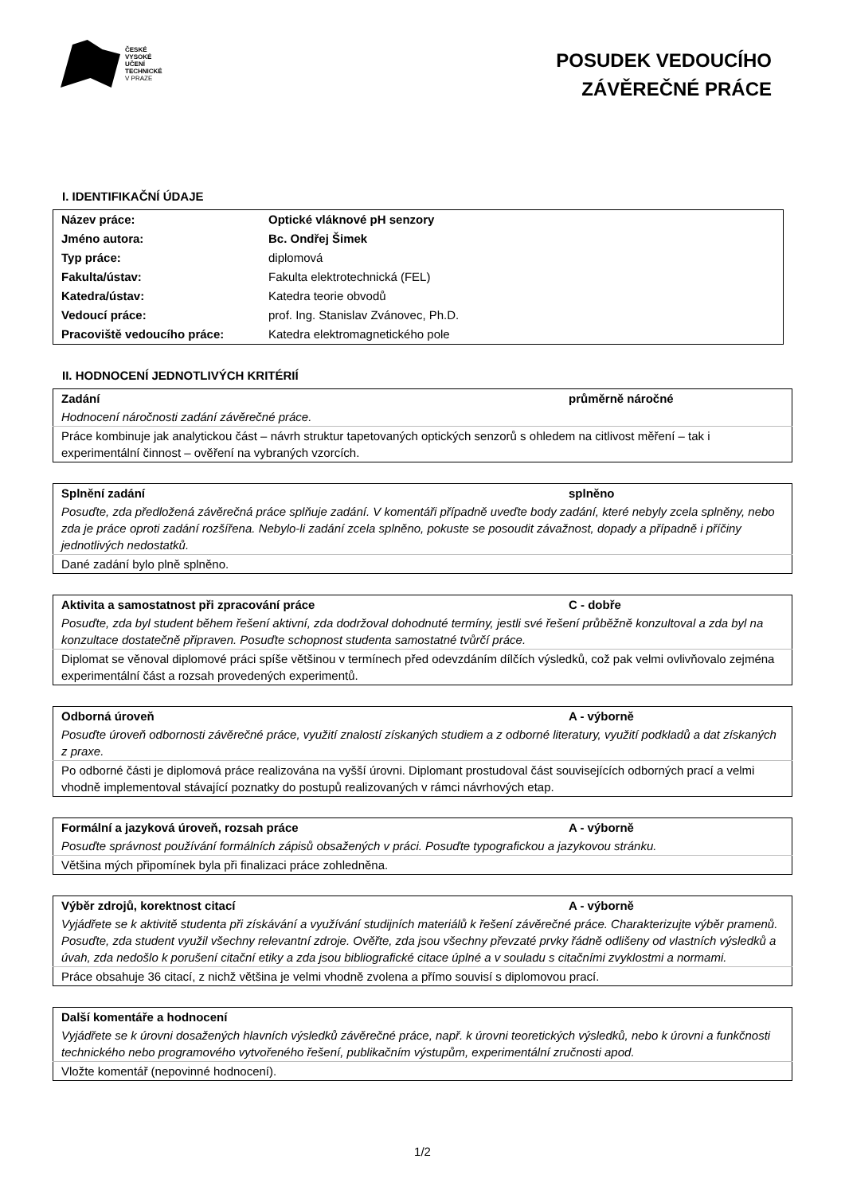ČESKÉ
VYSOKÉ
UČENÍ
TECHNICKÉ
V PRAZE
POSUDEK VEDOUCÍHO
ZÁVĚREČNÉ PRÁCE
I. IDENTIFIKAČNÍ ÚDAJE
| Název práce: | Optické vláknové pH senzory |
| Jméno autora: | Bc. Ondřej Šimek |
| Typ práce: | diplomová |
| Fakulta/ústav: | Fakulta elektrotechnická (FEL) |
| Katedra/ústav: | Katedra teorie obvodů |
| Vedoucí práce: | prof. Ing. Stanislav Zvánovec, Ph.D. |
| Pracoviště vedoucího práce: | Katedra elektromagnetického pole |
II. HODNOCENÍ JEDNOTLIVÝCH KRITÉRIÍ
| Zadání | průměrně náročné |
| Hodnocení náročnosti zadání závěrečné práce. | |
| Práce kombinuje jak analytickou část – návrh struktur tapetovaných optických senzorů s ohledem na citlivost měření – tak i experimentální činnost – ověření na vybraných vzorcích. | |
| Splnění zadání | splněno |
| Posuďte, zda předložená závěrečná práce splňuje zadání. V komentáři případně uveďte body zadání, které nebyly zcela splněny, nebo zda je práce oproti zadání rozšířena. Nebylo-li zadání zcela splněno, pokuste se posoudit závažnost, dopady a případně i příčiny jednotlivých nedostatků. | |
| Dané zadání bylo plně splněno. | |
| Aktivita a samostatnost při zpracování práce | C - dobře |
| Posuďte, zda byl student během řešení aktivní, zda dodržoval dohodnuté termíny, jestli své řešení průběžně konzultoval a zda byl na konzultace dostatečně připraven. Posuďte schopnost studenta samostatné tvůrčí práce. | |
| Diplomat se věnoval diplomové práci spíše většinou v termínech před odevzdáním dílčích výsledků, což pak velmi ovlivňovalo zejména experimentální část a rozsah provedených experimentů. | |
| Odborná úroveň | A - výborně |
| Posuďte úroveň odbornosti závěrečné práce, využití znalostí získaných studiem a z odborné literatury, využití podkladů a dat získaných z praxe. | |
| Po odborné části je diplomová práce realizována na vyšší úrovni. Diplomant prostudoval část souvisejících odborných prací a velmi vhodně implementoval stávající poznatky do postupů realizovaných v rámci návrhových etap. | |
| Formální a jazyková úroveň, rozsah práce | A - výborně |
| Posuďte správnost používání formálních zápisů obsažených v práci. Posuďte typografickou a jazykovou stránku. | |
| Většina mých připomínek byla při finalizaci práce zohledněna. | |
| Výběr zdrojů, korektnost citací | A - výborně |
| Vyjádřete se k aktivitě studenta při získávání a využívání studijních materiálů k řešení závěrečné práce. Charakterizujte výběr pramenů. Posuďte, zda student využil všechny relevantní zdroje. Ověřte, zda jsou všechny převzaté prvky řádně odlišeny od vlastních výsledků a úvah, zda nedošlo k porušení citační etiky a zda jsou bibliografické citace úplné a v souladu s citačními zvyklostmi a normami. | |
| Práce obsahuje 36 citací, z nichž většina je velmi vhodně zvolena a přímo souvisí s diplomovou prací. | |
| Další komentáře a hodnocení |
| Vyjádřete se k úrovni dosažených hlavních výsledků závěrečné práce, např. k úrovni teoretických výsledků, nebo k úrovni a funkčnosti technického nebo programového vytvořeného řešení, publikačním výstupům, experimentální zručnosti apod. |
| Vložte komentář (nepovinné hodnocení). |
1/2